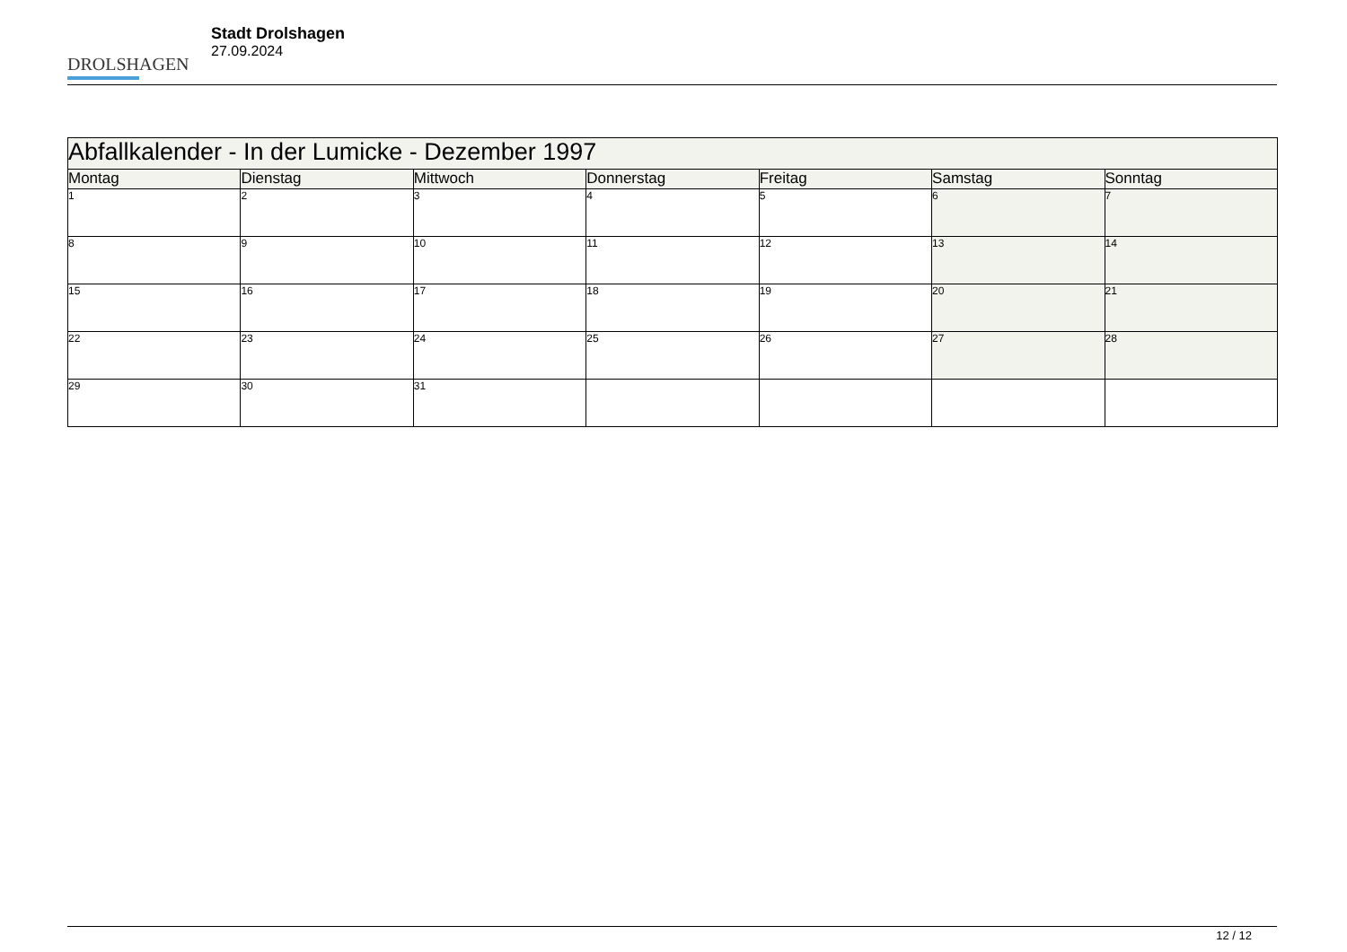DROLSHAGEN
Stadt Drolshagen
27.09.2024
| Abfallkalender - In der Lumicke - Dezember 1997 | | | | | | |
| --- | --- | --- | --- | --- | --- | --- |
| Montag | Dienstag | Mittwoch | Donnerstag | Freitag | Samstag | Sonntag |
| 1 | 2 | 3 | 4 | 5 | 6 | 7 |
| 8 | 9 | 10 | 11 | 12 | 13 | 14 |
| 15 | 16 | 17 | 18 | 19 | 20 | 21 |
| 22 | 23 | 24 | 25 | 26 | 27 | 28 |
| 29 | 30 | 31 | | | | |
12 / 12